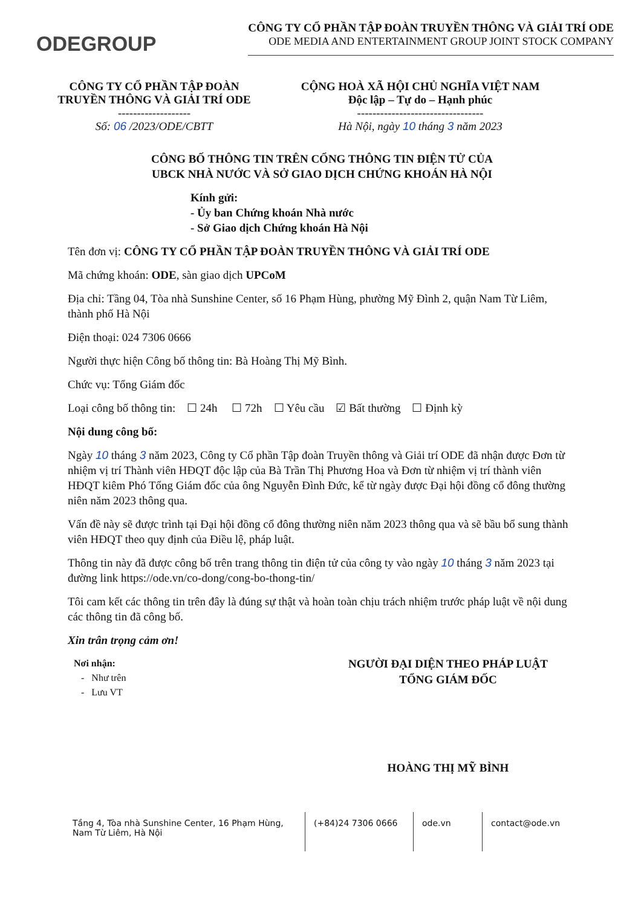ODEGROUP
CÔNG TY CỔ PHẦN TẬP ĐOÀN TRUYỀN THÔNG VÀ GIẢI TRÍ ODE
ODE MEDIA AND ENTERTAINMENT GROUP JOINT STOCK COMPANY
CÔNG TY CỔ PHẦN TẬP ĐOÀN
TRUYỀN THÔNG VÀ GIẢI TRÍ ODE
-------------------
Số: 06 /2023/ODE/CBTT
CỘNG HOÀ XÃ HỘI CHỦ NGHĨA VIỆT NAM
Độc lập – Tự do – Hạnh phúc
---------------------------------
Hà Nội, ngày 10 tháng 3 năm 2023
CÔNG BỐ THÔNG TIN TRÊN CỔNG THÔNG TIN ĐIỆN TỬ CỦA
UBCK NHÀ NƯỚC VÀ SỞ GIAO DỊCH CHỨNG KHOÁN HÀ NỘI
Kính gửi:
- Ủy ban Chứng khoán Nhà nước
- Sở Giao dịch Chứng khoán Hà Nội
Tên đơn vị: CÔNG TY CỔ PHẦN TẬP ĐOÀN TRUYỀN THÔNG VÀ GIẢI TRÍ ODE
Mã chứng khoán: ODE, sàn giao dịch UPCoM
Địa chỉ: Tầng 04, Tòa nhà Sunshine Center, số 16 Phạm Hùng, phường Mỹ Đình 2, quận Nam Từ Liêm, thành phố Hà Nội
Điện thoại: 024 7306 0666
Người thực hiện Công bố thông tin: Bà Hoàng Thị Mỹ Bình.
Chức vụ: Tổng Giám đốc
Loại công bố thông tin: ☐ 24h ☐ 72h ☐ Yêu cầu ☑ Bất thường ☐ Định kỳ
Nội dung công bố:
Ngày 10 tháng 3 năm 2023, Công ty Cổ phần Tập đoàn Truyền thông và Giải trí ODE đã nhận được Đơn từ nhiệm vị trí Thành viên HĐQT độc lập của Bà Trần Thị Phương Hoa và Đơn từ nhiệm vị trí thành viên HĐQT kiêm Phó Tổng Giám đốc của ông Nguyễn Đình Đức, kể từ ngày được Đại hội đồng cổ đông thường niên năm 2023 thông qua.
Vấn đề này sẽ được trình tại Đại hội đồng cổ đông thường niên năm 2023 thông qua và sẽ bầu bổ sung thành viên HĐQT theo quy định của Điều lệ, pháp luật.
Thông tin này đã được công bố trên trang thông tin điện tử của công ty vào ngày 10 tháng 3 năm 2023 tại đường link https://ode.vn/co-dong/cong-bo-thong-tin/
Tôi cam kết các thông tin trên đây là đúng sự thật và hoàn toàn chịu trách nhiệm trước pháp luật về nội dung các thông tin đã công bố.
Xin trân trọng cảm ơn!
Nơi nhận:
- Như trên
- Lưu VT
NGƯỜI ĐẠI DIỆN THEO PHÁP LUẬT
TỔNG GIÁM ĐỐC
HOÀNG THỊ MỸ BÌNH
Tầng 4, Tòa nhà Sunshine Center, 16 Phạm Hùng,
Nam Từ Liêm, Hà Nội
(+84)24 7306 0666 ode.vn contact@ode.vn